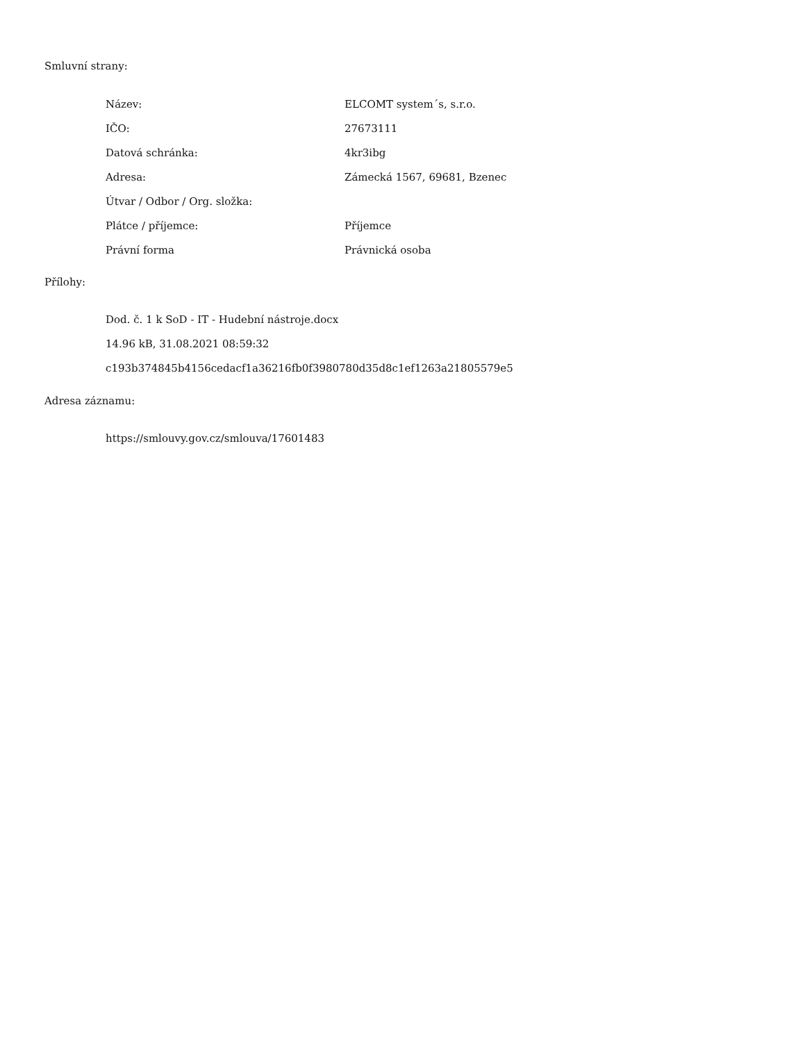Smluvní strany:
| Název: | ELCOMT system´s, s.r.o. |
| IČO: | 27673111 |
| Datová schránka: | 4kr3ibg |
| Adresa: | Zámecká 1567, 69681, Bzenec |
| Útvar / Odbor / Org. složka: | |
| Plátce / příjemce: | Příjemce |
| Právní forma | Právnická osoba |
Přílohy:
Dod. č. 1 k SoD - IT - Hudební nástroje.docx
14.96 kB, 31.08.2021 08:59:32
c193b374845b4156cedacf1a36216fb0f3980780d35d8c1ef1263a21805579e5
Adresa záznamu:
https://smlouvy.gov.cz/smlouva/17601483